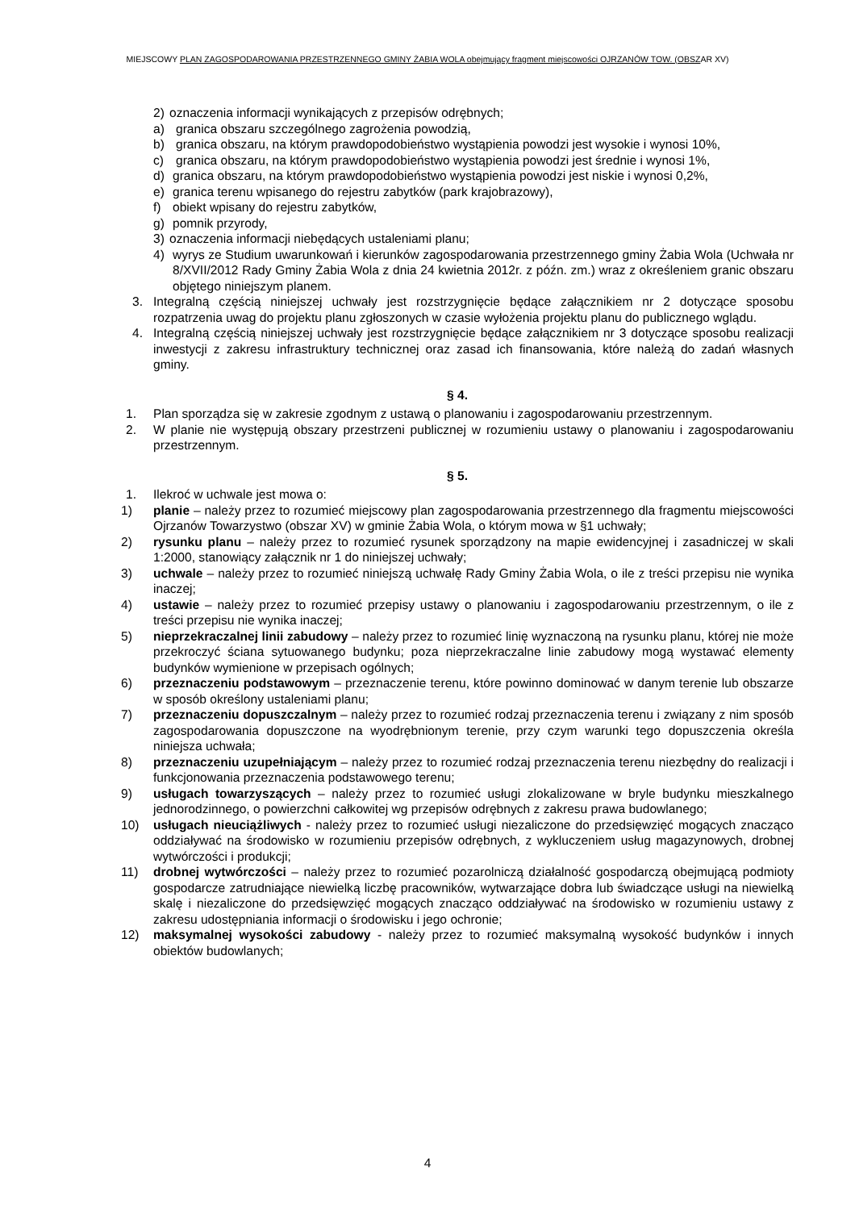MIEJSCOWY PLAN ZAGOSPODAROWANIA PRZESTRZENNEGO GMINY ŻABIA WOLA obejmujący fragment miejscowości OJRZANÓW TOW. (OBSZAR XV)
2) oznaczenia informacji wynikających z przepisów odrębnych;
a) granica obszaru szczególnego zagrożenia powodzią,
b) granica obszaru, na którym prawdopodobieństwo wystąpienia powodzi jest wysokie i wynosi 10%,
c) granica obszaru, na którym prawdopodobieństwo wystąpienia powodzi jest średnie i wynosi 1%,
d) granica obszaru, na którym prawdopodobieństwo wystąpienia powodzi jest niskie i wynosi 0,2%,
e) granica terenu wpisanego do rejestru zabytków (park krajobrazowy),
f) obiekt wpisany do rejestru zabytków,
g) pomnik przyrody,
3) oznaczenia informacji niebędących ustaleniami planu;
4) wyrys ze Studium uwarunkowań i kierunków zagospodarowania przestrzennego gminy Żabia Wola (Uchwała nr 8/XVII/2012 Rady Gminy Żabia Wola z dnia 24 kwietnia 2012r. z późn. zm.) wraz z określeniem granic obszaru objętego niniejszym planem.
3. Integralną częścią niniejszej uchwały jest rozstrzygnięcie będące załącznikiem nr 2 dotyczące sposobu rozpatrzenia uwag do projektu planu zgłoszonych w czasie wyłożenia projektu planu do publicznego wglądu.
4. Integralną częścią niniejszej uchwały jest rozstrzygnięcie będące załącznikiem nr 3 dotyczące sposobu realizacji inwestycji z zakresu infrastruktury technicznej oraz zasad ich finansowania, które należą do zadań własnych gminy.
§ 4.
1. Plan sporządza się w zakresie zgodnym z ustawą o planowaniu i zagospodarowaniu przestrzennym.
2. W planie nie występują obszary przestrzeni publicznej w rozumieniu ustawy o planowaniu i zagospodarowaniu przestrzennym.
§ 5.
1. Ilekroć w uchwale jest mowa o:
1) planie – należy przez to rozumieć miejscowy plan zagospodarowania przestrzennego dla fragmentu miejscowości Ojrzanów Towarzystwo (obszar XV) w gminie Żabia Wola, o którym mowa w §1 uchwały;
2) rysunku planu – należy przez to rozumieć rysunek sporządzony na mapie ewidencyjnej i zasadniczej w skali 1:2000, stanowiący załącznik nr 1 do niniejszej uchwały;
3) uchwale – należy przez to rozumieć niniejszą uchwałę Rady Gminy Żabia Wola, o ile z treści przepisu nie wynika inaczej;
4) ustawie – należy przez to rozumieć przepisy ustawy o planowaniu i zagospodarowaniu przestrzennym, o ile z treści przepisu nie wynika inaczej;
5) nieprzekraczalnej linii zabudowy – należy przez to rozumieć linię wyznaczoną na rysunku planu, której nie może przekroczyć ściana sytuowanego budynku; poza nieprzekraczalne linie zabudowy mogą wystawać elementy budynków wymienione w przepisach ogólnych;
6) przeznaczeniu podstawowym – przeznaczenie terenu, które powinno dominować w danym terenie lub obszarze w sposób określony ustaleniami planu;
7) przeznaczeniu dopuszczalnym – należy przez to rozumieć rodzaj przeznaczenia terenu i związany z nim sposób zagospodarowania dopuszczone na wyodrębnionym terenie, przy czym warunki tego dopuszczenia określa niniejsza uchwała;
8) przeznaczeniu uzupełniającym – należy przez to rozumieć rodzaj przeznaczenia terenu niezbędny do realizacji i funkcjonowania przeznaczenia podstawowego terenu;
9) usługach towarzyszących – należy przez to rozumieć usługi zlokalizowane w bryle budynku mieszkalnego jednorodzinnego, o powierzchni całkowitej wg przepisów odrębnych z zakresu prawa budowlanego;
10) usługach nieuciążliwych - należy przez to rozumieć usługi niezaliczone do przedsięwzięć mogących znacząco oddziaływać na środowisko w rozumieniu przepisów odrębnych, z wykluczeniem usług magazynowych, drobnej wytwórczości i produkcji;
11) drobnej wytwórczości – należy przez to rozumieć pozarolniczą działalność gospodarczą obejmującą podmioty gospodarcze zatrudniające niewielką liczbę pracowników, wytwarzające dobra lub świadczące usługi na niewielką skalę i niezaliczone do przedsięwzięć mogących znacząco oddziaływać na środowisko w rozumieniu ustawy z zakresu udostępniania informacji o środowisku i jego ochronie;
12) maksymalnej wysokości zabudowy - należy przez to rozumieć maksymalną wysokość budynków i innych obiektów budowlanych;
4